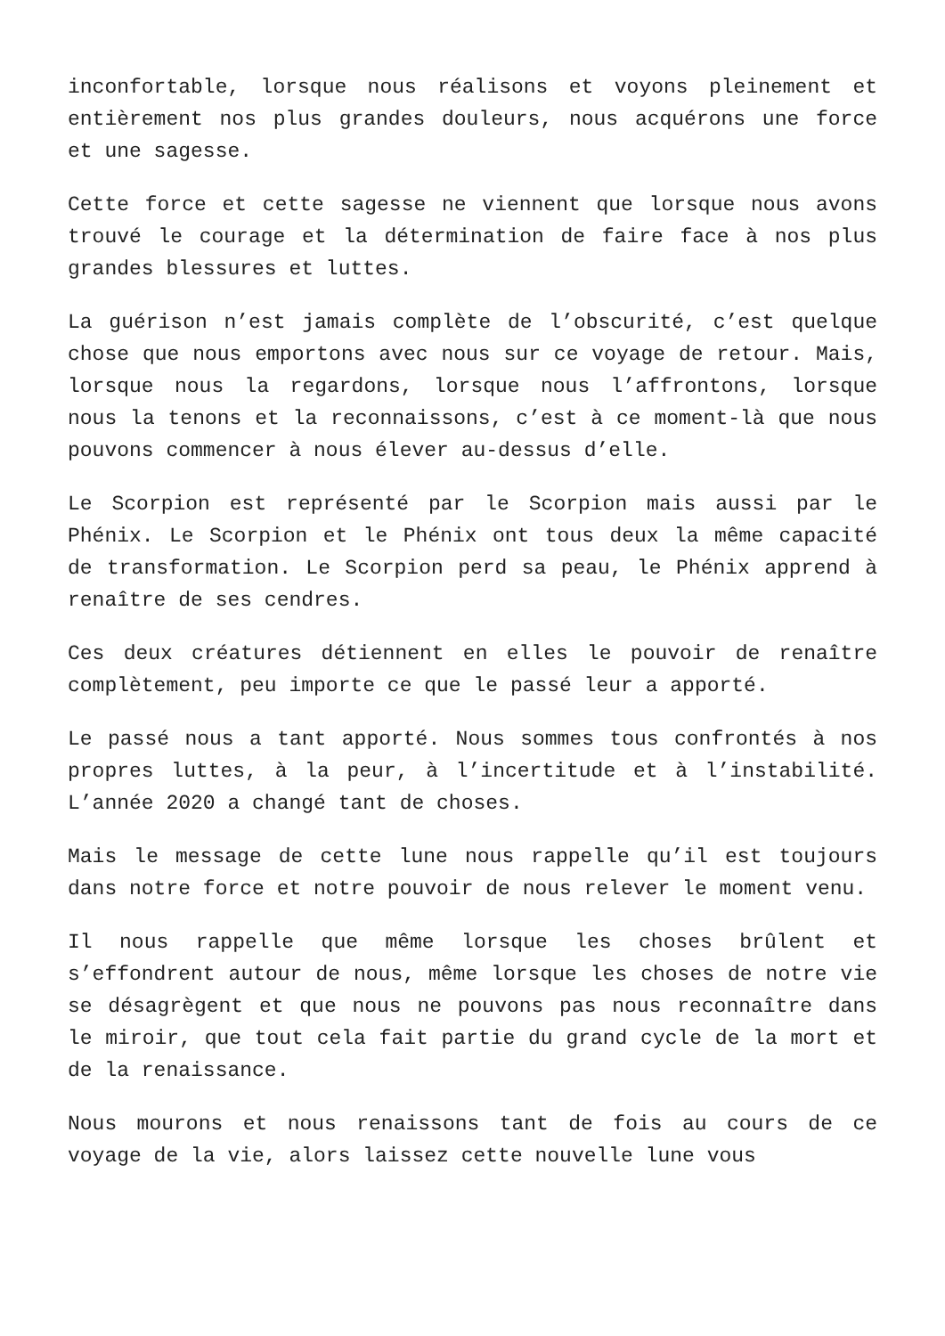inconfortable, lorsque nous réalisons et voyons pleinement et entièrement nos plus grandes douleurs, nous acquérons une force et une sagesse.
Cette force et cette sagesse ne viennent que lorsque nous avons trouvé le courage et la détermination de faire face à nos plus grandes blessures et luttes.
La guérison n’est jamais complète de l’obscurité, c’est quelque chose que nous emportons avec nous sur ce voyage de retour. Mais, lorsque nous la regardons, lorsque nous l’affrontons, lorsque nous la tenons et la reconnaissons, c’est à ce moment-là que nous pouvons commencer à nous élever au-dessus d’elle.
Le Scorpion est représenté par le Scorpion mais aussi par le Phénix. Le Scorpion et le Phénix ont tous deux la même capacité de transformation. Le Scorpion perd sa peau, le Phénix apprend à renaître de ses cendres.
Ces deux créatures détiennent en elles le pouvoir de renaître complètement, peu importe ce que le passé leur a apporté.
Le passé nous a tant apporté. Nous sommes tous confrontés à nos propres luttes, à la peur, à l’incertitude et à l’instabilité. L’année 2020 a changé tant de choses.
Mais le message de cette lune nous rappelle qu’il est toujours dans notre force et notre pouvoir de nous relever le moment venu.
Il nous rappelle que même lorsque les choses brûlent et s’effondrent autour de nous, même lorsque les choses de notre vie se désagrègent et que nous ne pouvons pas nous reconnaître dans le miroir, que tout cela fait partie du grand cycle de la mort et de la renaissance.
Nous mourons et nous renaissons tant de fois au cours de ce voyage de la vie, alors laissez cette nouvelle lune vous